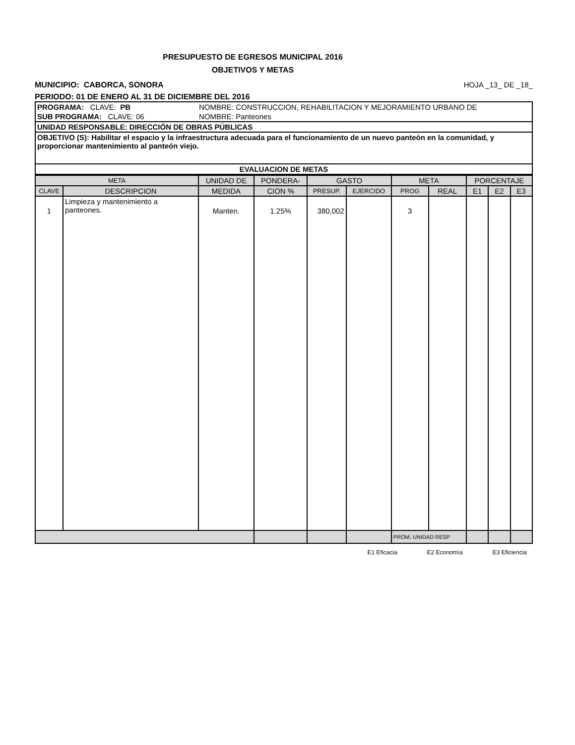PRESUPUESTO DE EGRESOS MUNICIPAL 2016
OBJETIVOS Y METAS
MUNICIPIO: CABORCA, SONORA HOJA _13_ DE _18_
PERIODO: 01 DE ENERO AL 31 DE DICIEMBRE DEL 2016
| PROGRAMA: CLAVE: PB | NOMBRE: CONSTRUCCION, REHABILITACION Y MEJORAMIENTO URBANO DE |
| SUB PROGRAMA: CLAVE: 06 | NOMBRE: Panteones |
| UNIDAD RESPONSABLE: DIRECCIÓN DE OBRAS PÚBLICAS | |
| OBJETIVO (S): Habilitar el espacio y la infraestructura adecuada para el funcionamiento de un nuevo panteón en la comunidad, y proporcionar mantenimiento al panteón viejo. | |
| EVALUACION DE METAS | |
| META | | UNIDAD DE | PONDERA- | GASTO | | META | | PORCENTAJE | | |
| --- | --- | --- | --- | --- | --- | --- | --- | --- | --- | --- |
| CLAVE | DESCRIPCION | MEDIDA | CION % | PRESUP. | EJERCIDO | PROG | REAL | E1 | E2 | E3 |
| 1 | Limpieza y mantenimiento a panteones. | Manten. | 1.25% | 380,002 | | 3 | | | | |
| | | | | | | PROM. UNIDAD RESP | | | | |
E1 Eficacia E2 Economía E3 Eficiencia